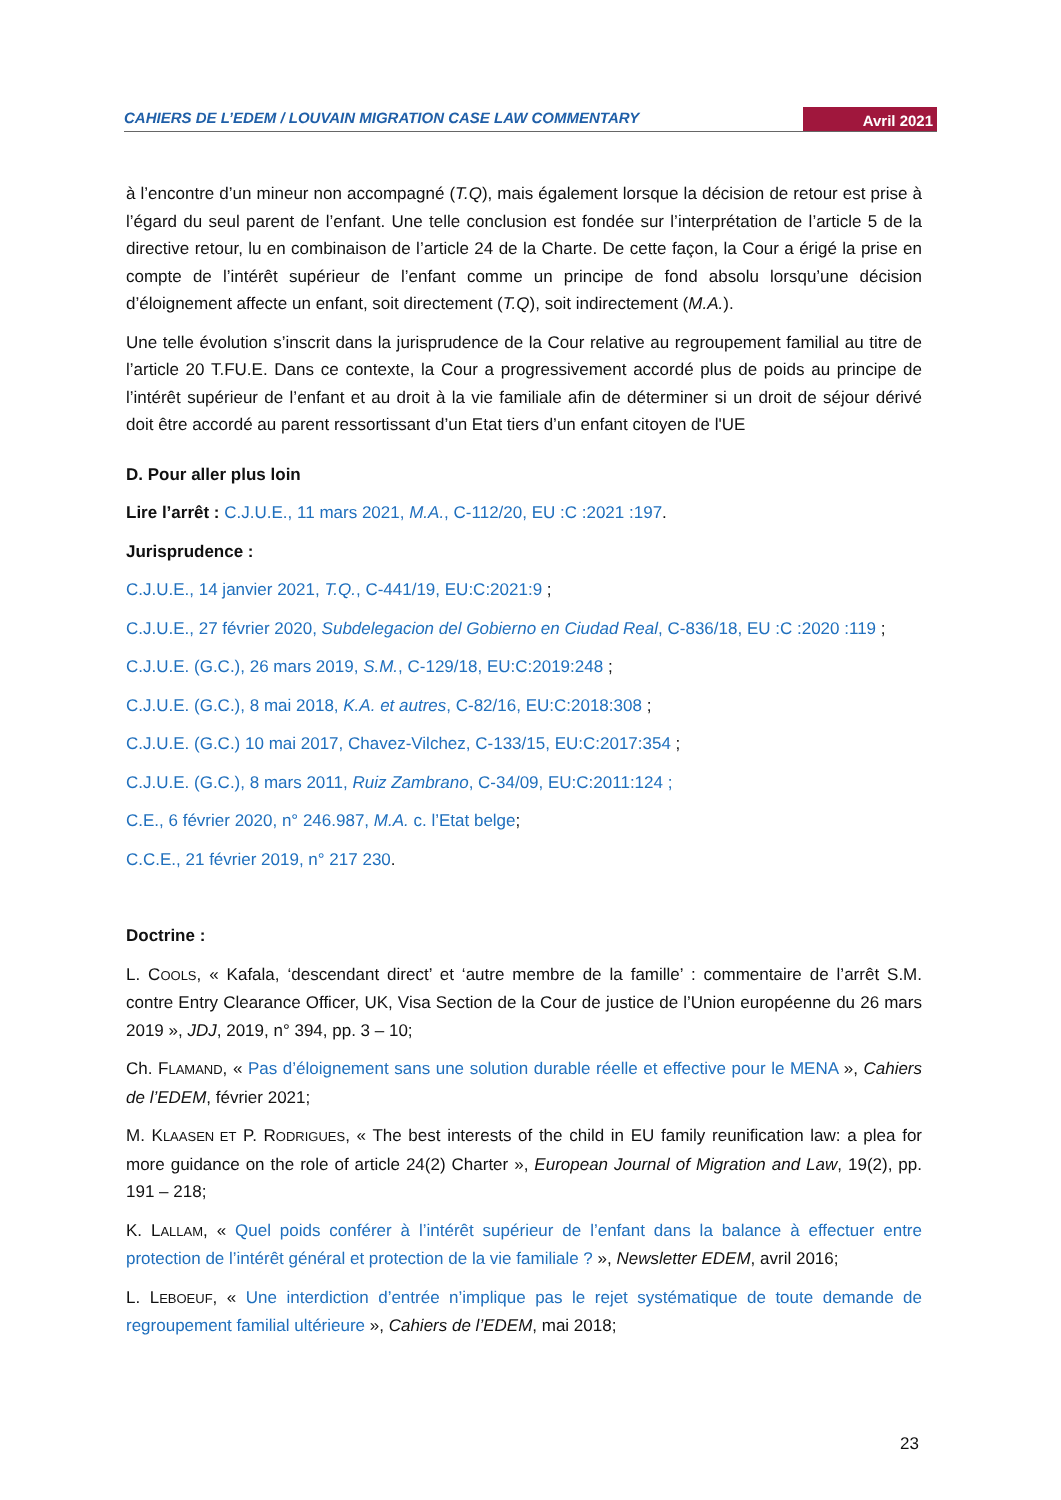CAHIERS DE L’EDEM / LOUVAIN MIGRATION CASE LAW COMMENTARY Avril 2021
à l’encontre d’un mineur non accompagné (T.Q), mais également lorsque la décision de retour est prise à l’égard du seul parent de l’enfant. Une telle conclusion est fondée sur l’interprétation de l’article 5 de la directive retour, lu en combinaison de l’article 24 de la Charte. De cette façon, la Cour a érigé la prise en compte de l’intérêt supérieur de l’enfant comme un principe de fond absolu lorsqu’une décision d’éloignement affecte un enfant, soit directement (T.Q), soit indirectement (M.A.).
Une telle évolution s’inscrit dans la jurisprudence de la Cour relative au regroupement familial au titre de l’article 20 T.FU.E. Dans ce contexte, la Cour a progressivement accordé plus de poids au principe de l’intérêt supérieur de l’enfant et au droit à la vie familiale afin de déterminer si un droit de séjour dérivé doit être accordé au parent ressortissant d’un Etat tiers d’un enfant citoyen de l'UE
D. Pour aller plus loin
Lire l’arrêt : C.J.U.E., 11 mars 2021, M.A., C-112/20, EU :C :2021 :197.
Jurisprudence :
C.J.U.E., 14 janvier 2021, T.Q., C-441/19, EU:C:2021:9 ;
C.J.U.E., 27 février 2020, Subdelegacion del Gobierno en Ciudad Real, C-836/18, EU :C :2020 :119 ;
C.J.U.E. (G.C.), 26 mars 2019, S.M., C-129/18, EU:C:2019:248 ;
C.J.U.E. (G.C.), 8 mai 2018, K.A. et autres, C-82/16, EU:C:2018:308 ;
C.J.U.E. (G.C.) 10 mai 2017, Chavez-Vilchez, C-133/15, EU:C:2017:354 ;
C.J.U.E. (G.C.), 8 mars 2011, Ruiz Zambrano, C-34/09, EU:C:2011:124 ;
C.E., 6 février 2020, n° 246.987, M.A. c. l’Etat belge;
C.C.E., 21 février 2019, n° 217 230.
Doctrine :
L. COOLS, « Kafala, ‘descendant direct’ et ‘autre membre de la famille’ : commentaire de l’arrêt S.M. contre Entry Clearance Officer, UK, Visa Section de la Cour de justice de l’Union européenne du 26 mars 2019 », JDJ, 2019, n° 394, pp. 3 – 10;
Ch. FLAMAND, « Pas d’éloignement sans une solution durable réelle et effective pour le MENA », Cahiers de l’EDEM, février 2021;
M. KLAASEN ET P. RODRIGUES, « The best interests of the child in EU family reunification law: a plea for more guidance on the role of article 24(2) Charter », European Journal of Migration and Law, 19(2), pp. 191 – 218;
K. LALLAM, « Quel poids conférer à l’intérêt supérieur de l’enfant dans la balance à effectuer entre protection de l’intérêt général et protection de la vie familiale ? », Newsletter EDEM, avril 2016;
L. LEBOEUF, « Une interdiction d’entrée n’implique pas le rejet systématique de toute demande de regroupement familial ultérieure », Cahiers de l’EDEM, mai 2018;
23